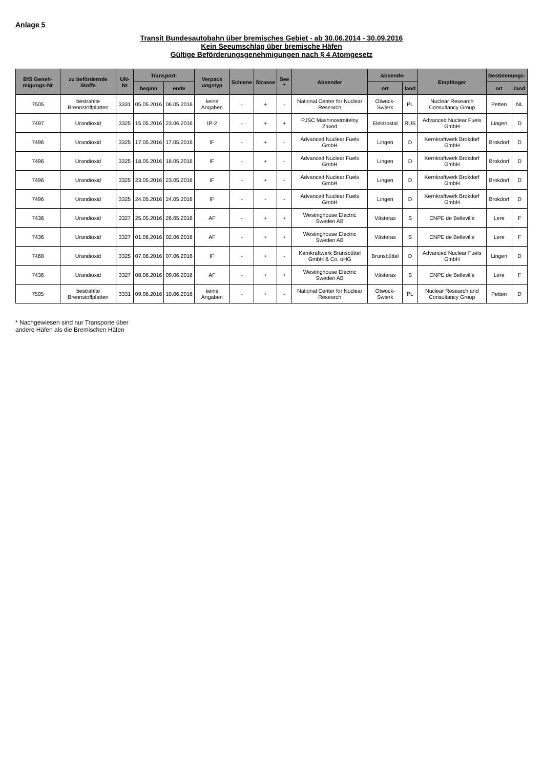Anlage 5
Transit Bundesautobahn über bremisches Gebiet - ab 30.06.2014 - 30.09.2016
Kein Seeumschlag über bremische Häfen
Gültige Beförderungsgenehmigungen nach § 4 Atomgesetz
| BfS Geneh-migungs-Nr | zu befördernde Stoffe | UN-Nr | Transport- | | Verpack ungstyp | Schiene | Strasse | See * | Absender | Absende- | | Empfänger | Bestimmungs- | |
| --- | --- | --- | --- | --- | --- | --- | --- | --- | --- | --- | --- | --- | --- | --- |
| | | | beginn | ende | | | | | | ort | land | | ort | land |
| 7505 | bestrahlte Brennstoffplatten | 3331 | 05.05.2016 | 06.05.2016 | keine Angaben | - | + | - | National Center for Nuclear Research | Otwock-Swierk | PL | Nuclear Research Consultancy Group | Petten | NL |
| 7497 | Urandioxid | 3325 | 15.05.2016 | 23.06.2016 | IP-2 | - | + | + | PJSC Mashinostroitelny Zavod | Elektrostal | RUS | Advanced Nuclear Fuels GmbH | Lingen | D |
| 7496 | Urandioxid | 3325 | 17.05.2016 | 17.05.2016 | IF | - | + | - | Advanced Nuclear Fuels GmbH | Lingen | D | Kernkraftwerk Brokdorf GmbH | Brokdorf | D |
| 7496 | Urandioxid | 3325 | 18.05.2016 | 18.05.2016 | IF | - | + | - | Advanced Nuclear Fuels GmbH | Lingen | D | Kernkraftwerk Brokdorf GmbH | Brokdorf | D |
| 7496 | Urandioxid | 3325 | 23.05.2016 | 23.05.2016 | IF | - | + | - | Advanced Nuclear Fuels GmbH | Lingen | D | Kernkraftwerk Brokdorf GmbH | Brokdorf | D |
| 7496 | Urandioxid | 3325 | 24.05.2016 | 24.05.2016 | IF | - | - | - | Advanced Nuclear Fuels GmbH | Lingen | D | Kernkraftwerk Brokdorf GmbH | Brokdorf | D |
| 7436 | Urandioxid | 3327 | 25.05.2016 | 26.05.2016 | AF | - | + | + | Westinghouse Electric Sweden AB | Västeras | S | CNPE de Belleville | Lere | F |
| 7436 | Urandioxid | 3327 | 01.06.2016 | 02.06.2016 | AF | - | + | + | Westinghouse Electric Sweden AB | Västeras | S | CNPE de Belleville | Lere | F |
| 7468 | Urandioxid | 3325 | 07.06.2016 | 07.06.2016 | IF | - | + | - | Kernkraftwerk Brunsbüttel GmbH & Co. oHG | Brunsbüttel | D | Advanced Nuclear Fuels GmbH | Lingen | D |
| 7436 | Urandioxid | 3327 | 08.06.2016 | 09.06.2016 | AF | - | + | + | Westinghouse Electric Sweden AB | Västeras | S | CNPE de Belleville | Lere | F |
| 7505 | bestrahlte Brennstoffplatten | 3331 | 09.06.2016 | 10.06.2016 | keine Angaben | - | + | - | National Center for Nuclear Research | Otwock-Swierk | PL | Nuclear Research and Consultancy Group | Petten | D |
* Nachgewiesen sind nur Transporte über
andere Häfen als die Bremischen Häfen